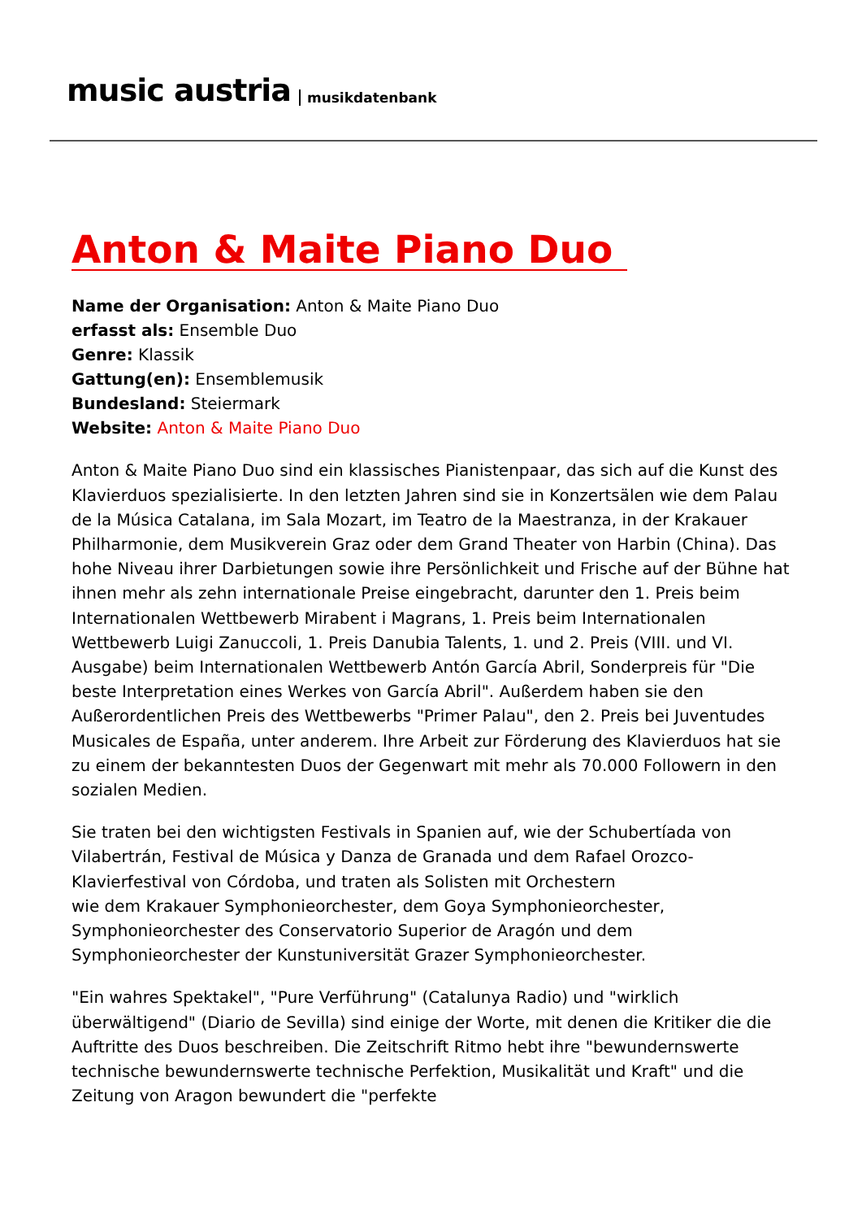music austria musikdatenbank
Anton & Maite Piano Duo
Name der Organisation: Anton & Maite Piano Duo
erfasst als: Ensemble Duo
Genre: Klassik
Gattung(en): Ensemblemusik
Bundesland: Steiermark
Website: Anton & Maite Piano Duo
Anton & Maite Piano Duo sind ein klassisches Pianistenpaar, das sich auf die Kunst des Klavierduos spezialisierte. In den letzten Jahren sind sie in Konzertsälen wie dem Palau de la Música Catalana, im Sala Mozart, im Teatro de la Maestranza, in der Krakauer Philharmonie, dem Musikverein Graz oder dem Grand Theater von Harbin (China). Das hohe Niveau ihrer Darbietungen sowie ihre Persönlichkeit und Frische auf der Bühne hat ihnen mehr als zehn internationale Preise eingebracht, darunter den 1. Preis beim Internationalen Wettbewerb Mirabent i Magrans, 1. Preis beim Internationalen Wettbewerb Luigi Zanuccoli, 1. Preis Danubia Talents, 1. und 2. Preis (VIII. und VI. Ausgabe) beim Internationalen Wettbewerb Antón García Abril, Sonderpreis für "Die beste Interpretation eines Werkes von García Abril". Außerdem haben sie den Außerordentlichen Preis des Wettbewerbs "Primer Palau", den 2. Preis bei Juventudes Musicales de España, unter anderem. Ihre Arbeit zur Förderung des Klavierduos hat sie zu einem der bekanntesten Duos der Gegenwart mit mehr als 70.000 Followern in den sozialen Medien.
Sie traten bei den wichtigsten Festivals in Spanien auf, wie der Schubertíada von Vilabertrán, Festival de Música y Danza de Granada und dem Rafael Orozco-Klavierfestival von Córdoba, und traten als Solisten mit Orchestern
wie dem Krakauer Symphonieorchester, dem Goya Symphonieorchester, Symphonieorchester des Conservatorio Superior de Aragón und dem Symphonieorchester der Kunstuniversität Grazer Symphonieorchester.
"Ein wahres Spektakel", "Pure Verführung" (Catalunya Radio) und "wirklich überwältigend" (Diario de Sevilla) sind einige der Worte, mit denen die Kritiker die die Auftritte des Duos beschreiben. Die Zeitschrift Ritmo hebt ihre "bewundernswerte technische bewundernswerte technische Perfektion, Musikalität und Kraft" und die Zeitung von Aragon bewundert die "perfekte